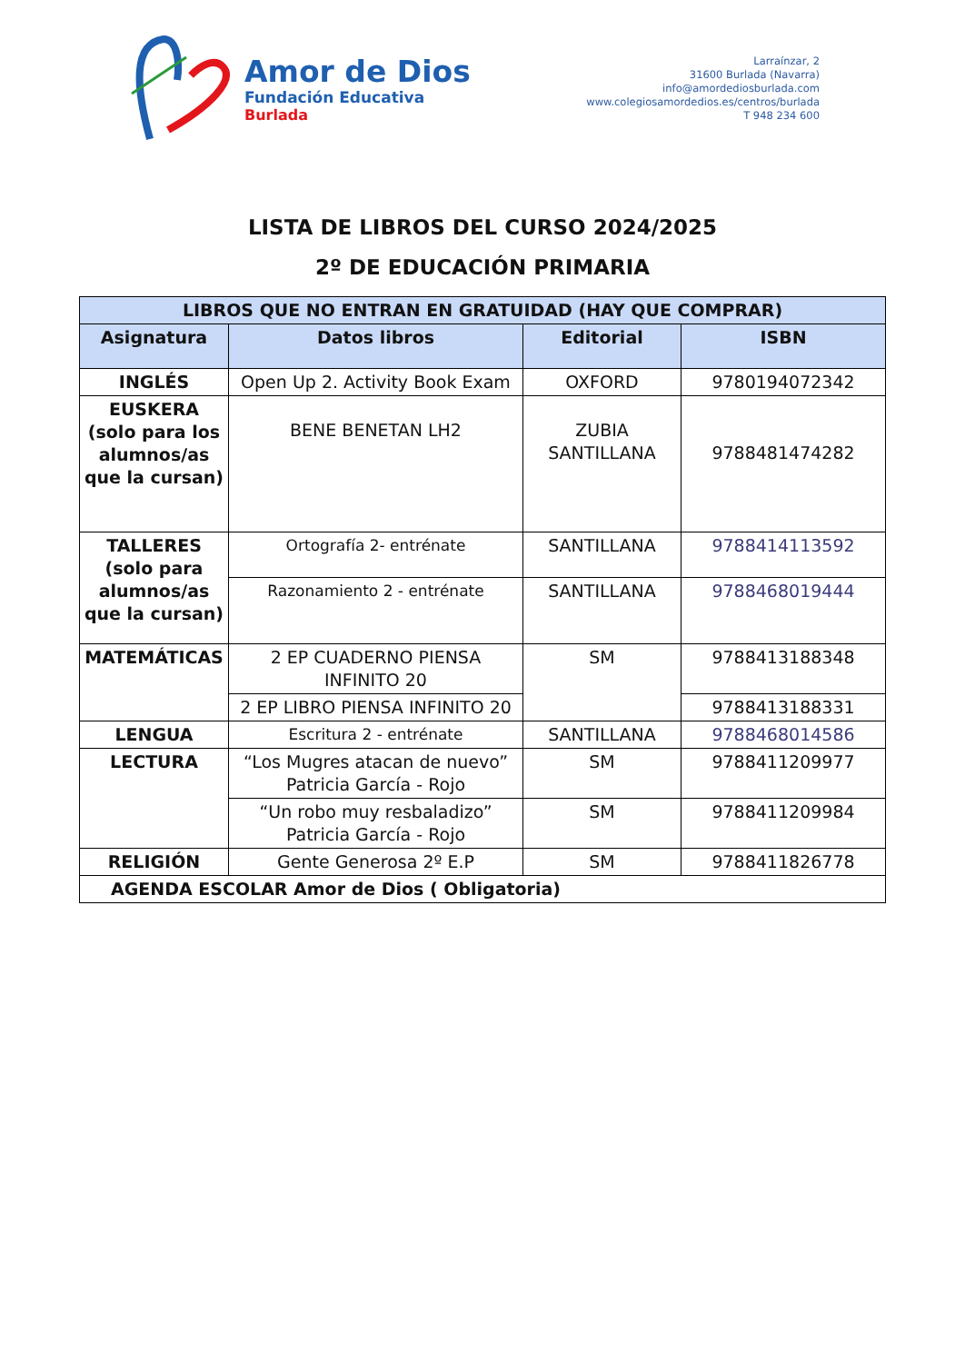Amor de Dios
Fundación Educativa
Burlada
Larraínzar, 2
31600 Burlada (Navarra)
info@amordediosburlada.com
www.colegiosamordedios.es/centros/burlada
T 948 234 600
LISTA DE LIBROS DEL CURSO 2024/2025
2º DE EDUCACIÓN PRIMARIA
| LIBROS QUE NO ENTRAN EN GRATUIDAD (HAY QUE COMPRAR) | | | |
| --- | --- | --- | --- |
| Asignatura | Datos libros | Editorial | ISBN |
| INGLÉS | Open Up 2. Activity Book Exam | OXFORD | 9780194072342 |
| EUSKERA (solo para los alumnos/as que la cursan) | BENE BENETAN LH2 | ZUBIA SANTILLANA | 9788481474282 |
| TALLERES (solo para alumnos/as que la cursan) | Ortografía 2- entrénate | SANTILLANA | 9788414113592 |
| | Razonamiento 2 - entrénate | SANTILLANA | 9788468019444 |
| MATEMÁTICAS | 2 EP CUADERNO PIENSA INFINITO 20 | SM | 9788413188348 |
| | 2 EP LIBRO PIENSA INFINITO 20 | | 9788413188331 |
| LENGUA | Escritura 2 - entrénate | SANTILLANA | 9788468014586 |
| LECTURA | “Los Mugres atacan de nuevo” Patricia García - Rojo | SM | 9788411209977 |
| | “Un robo muy resbaladizo” Patricia García - Rojo | SM | 9788411209984 |
| RELIGIÓN | Gente Generosa 2º E.P | SM | 9788411826778 |
| AGENDA ESCOLAR Amor de Dios ( Obligatoria) | | | |